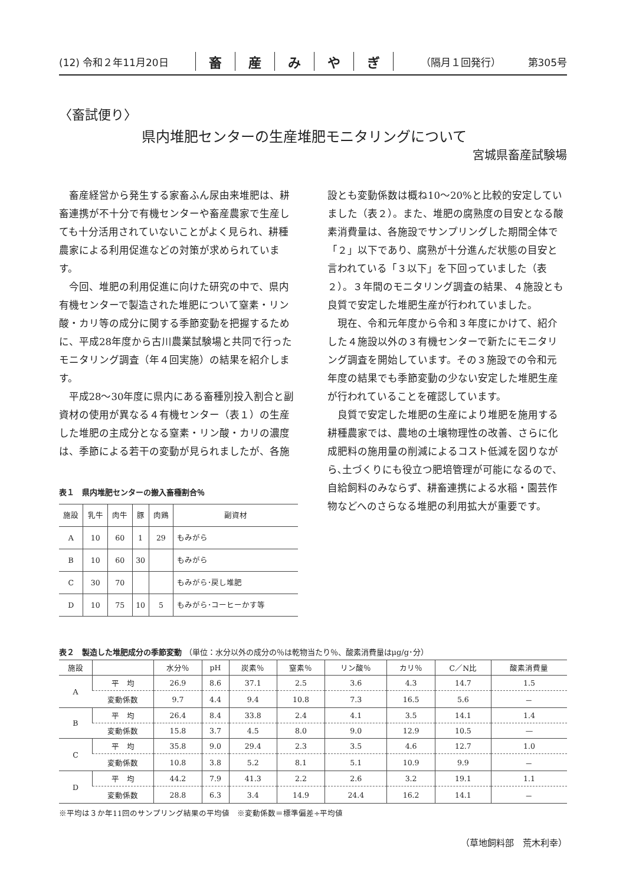(12) 令和２年11月20日 畜産みやぎ （隔月１回発行） 第305号
〈畜試便り〉
県内堆肥センターの生産堆肥モニタリングについて
宮城県畜産試験場
畜産経営から発生する家畜ふん尿由来堆肥は、耕畜連携が不十分で有機センターや畜産農家で生産しても十分活用されていないことがよく見られ、耕種農家による利用促進などの対策が求められています。
今回、堆肥の利用促進に向けた研究の中で、県内有機センターで製造された堆肥について窒素・リン酸・カリ等の成分に関する季節変動を把握するために、平成28年度から古川農業試験場と共同で行ったモニタリング調査（年４回実施）の結果を紹介します。
平成28〜30年度に県内にある畜種別投入割合と副資材の使用が異なる４有機センター（表１）の生産した堆肥の主成分となる窒素・リン酸・カリの濃度は、季節による若干の変動が見られましたが、各施
表１　県内堆肥センターの搬入畜種割合％
| 施設 | 乳牛 | 肉牛 | 豚 | 肉鶏 | 副資材 |
| --- | --- | --- | --- | --- | --- |
| A | 10 | 60 | 1 | 29 | もみがら |
| B | 10 | 60 | 30 | | もみがら |
| C | 30 | 70 | | | もみがら･戻し堆肥 |
| D | 10 | 75 | 10 | 5 | もみがら･コーヒーかす等 |
設とも変動係数は概ね10〜20%と比較的安定していました（表２）。また、堆肥の腐熟度の目安となる酸素消費量は、各施設でサンプリングした期間全体で「２」以下であり、腐熟が十分進んだ状態の目安と言われている「３以下」を下回っていました（表２）。３年間のモニタリング調査の結果、４施設とも良質で安定した堆肥生産が行われていました。
現在、令和元年度から令和３年度にかけて、紹介した４施設以外の３有機センターで新たにモニタリング調査を開始しています。その３施設での令和元年度の結果でも季節変動の少ない安定した堆肥生産が行われていることを確認しています。
良質で安定した堆肥の生産により堆肥を施用する耕種農家では、農地の土壌物理性の改善、さらに化成肥料の施用量の削減によるコスト低減を図りながら､土づくりにも役立つ肥培管理が可能になるので、自給飼料のみならず、耕畜連携による水稲・園芸作物などへのさらなる堆肥の利用拡大が重要です。
表２　製造した堆肥成分の季節変動 （単位：水分以外の成分の％は乾物当たり％、酸素消費量はμg/g･分）
| 施設 | | 水分％ | pH | 炭素％ | 窒素％ | リン酸％ | カリ％ | C／N比 | 酸素消費量 |
| --- | --- | --- | --- | --- | --- | --- | --- | --- | --- |
| A | 平 均 | 26.9 | 8.6 | 37.1 | 2.5 | 3.6 | 4.3 | 14.7 | 1.5 |
| | 変動係数 | 9.7 | 4.4 | 9.4 | 10.8 | 7.3 | 16.5 | 5.6 | － |
| B | 平 均 | 26.4 | 8.4 | 33.8 | 2.4 | 4.1 | 3.5 | 14.1 | 1.4 |
| | 変動係数 | 15.8 | 3.7 | 4.5 | 8.0 | 9.0 | 12.9 | 10.5 | — |
| C | 平 均 | 35.8 | 9.0 | 29.4 | 2.3 | 3.5 | 4.6 | 12.7 | 1.0 |
| | 変動係数 | 10.8 | 3.8 | 5.2 | 8.1 | 5.1 | 10.9 | 9.9 | － |
| D | 平 均 | 44.2 | 7.9 | 41.3 | 2.2 | 2.6 | 3.2 | 19.1 | 1.1 |
| | 変動係数 | 28.8 | 6.3 | 3.4 | 14.9 | 24.4 | 16.2 | 14.1 | － |
※平均は３か年11回のサンプリング結果の平均値　※変動係数＝標準偏差÷平均値
（草地飼料部　荒木利幸）